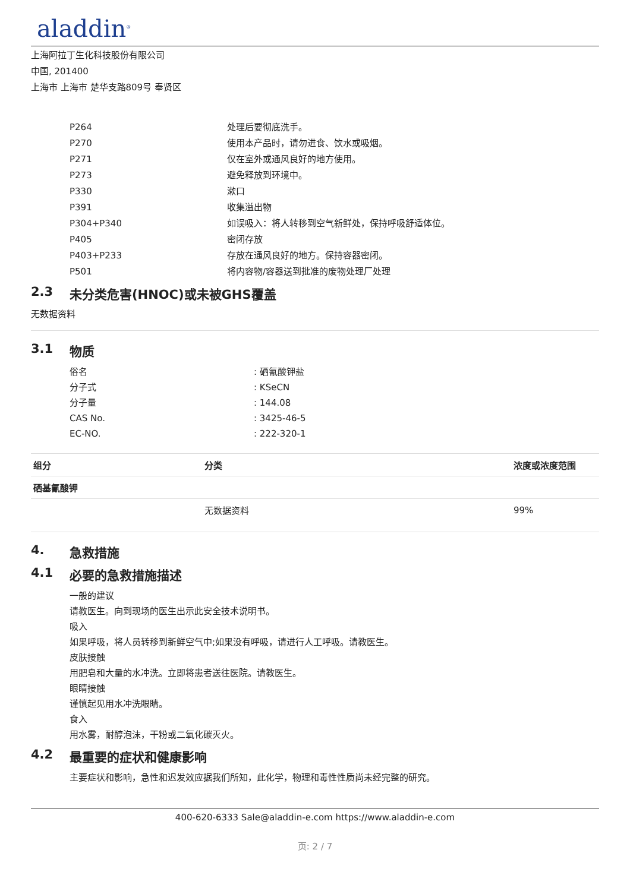aladdin<sup>®</sup>
上海阿拉丁生化科技股份有限公司
中国, 201400
上海市 上海市 楚华支路809号 奉贤区
P264 处理后要彻底洗手。
P270 使用本产品时，请勿进食、饮水或吸烟。
P271 仅在室外或通风良好的地方使用。
P273 避免释放到环境中。
P330 漱口
P391 收集溢出物
P304+P340 如误吸入：将人转移到空气新鲜处，保持呼吸舒适体位。
P405 密闭存放
P403+P233 存放在通风良好的地方。保持容器密闭。
P501 将内容物/容器送到批准的废物处理厂处理
2.3 未分类危害(HNOC)或未被GHS覆盖
无数据资料
3.1 物质
俗名 : 硒氰酸钾盐
分子式 : KSeCN
分子量 : 144.08
CAS No. : 3425-46-5
EC-NO. : 222-320-1
| 组分 | 分类 | 浓度或浓度范围 |
| --- | --- | --- |
| 硒基氰酸钾 | | |
| | 无数据资料 | 99% |
4. 急救措施
4.1 必要的急救措施描述
一般的建议
请教医生。向到现场的医生出示此安全技术说明书。
吸入
如果呼吸，将人员转移到新鲜空气中;如果没有呼吸，请进行人工呼吸。请教医生。
皮肤接触
用肥皂和大量的水冲洗。立即将患者送往医院。请教医生。
眼睛接触
谨慎起见用水冲洗眼睛。
食入
用水雾，耐醇泡沫，干粉或二氧化碳灭火。
4.2 最重要的症状和健康影响
主要症状和影响，急性和迟发效应据我们所知，此化学，物理和毒性性质尚未经完整的研究。
400-620-6333 Sale@aladdin-e.com https://www.aladdin-e.com
页: 2 / 7